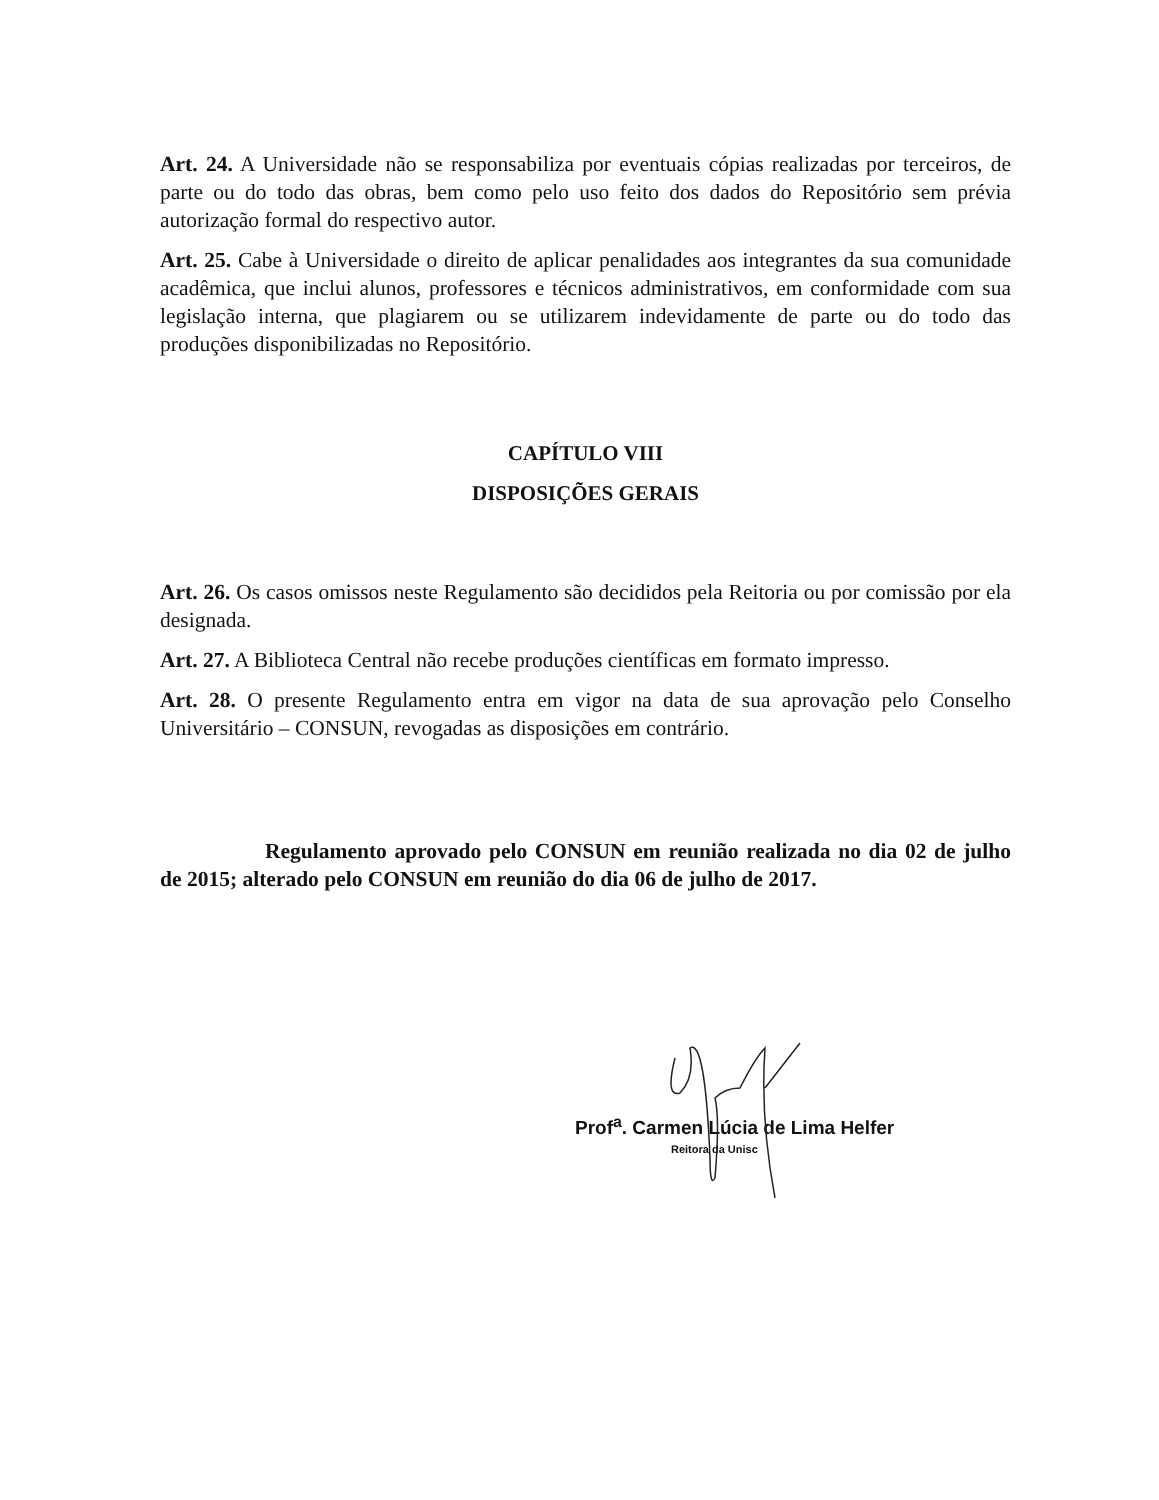Art. 24. A Universidade não se responsabiliza por eventuais cópias realizadas por terceiros, de parte ou do todo das obras, bem como pelo uso feito dos dados do Repositório sem prévia autorização formal do respectivo autor.
Art. 25. Cabe à Universidade o direito de aplicar penalidades aos integrantes da sua comunidade acadêmica, que inclui alunos, professores e técnicos administrativos, em conformidade com sua legislação interna, que plagiarem ou se utilizarem indevidamente de parte ou do todo das produções disponibilizadas no Repositório.
CAPÍTULO VIII
DISPOSIÇÕES GERAIS
Art. 26. Os casos omissos neste Regulamento são decididos pela Reitoria ou por comissão por ela designada.
Art. 27. A Biblioteca Central não recebe produções científicas em formato impresso.
Art. 28. O presente Regulamento entra em vigor na data de sua aprovação pelo Conselho Universitário – CONSUN, revogadas as disposições em contrário.
Regulamento aprovado pelo CONSUN em reunião realizada no dia 02 de julho de 2015; alterado pelo CONSUN em reunião do dia 06 de julho de 2017.
Prof<sup>a</sup>. Carmen Lúcia de Lima Helfer
Reitora da Unisc